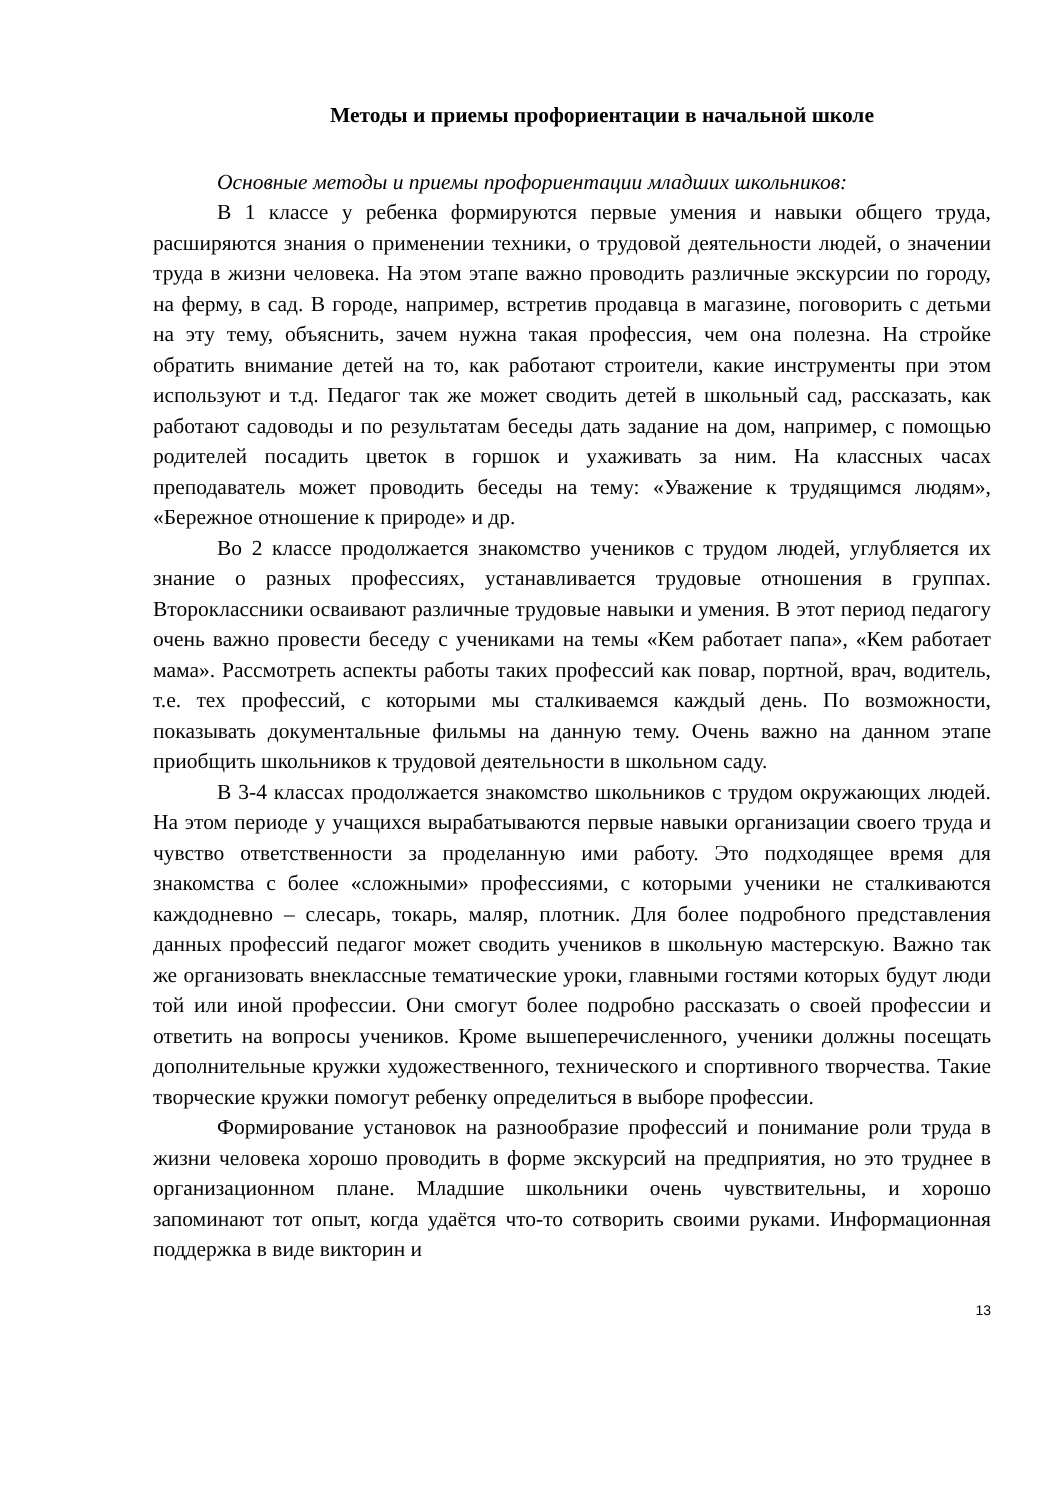Методы и приемы профориентации в начальной школе
Основные методы и приемы профориентации младших школьников:
В 1 классе у ребенка формируются первые умения и навыки общего труда, расширяются знания о применении техники, о трудовой деятельности людей, о значении труда в жизни человека. На этом этапе важно проводить различные экскурсии по городу, на ферму, в сад. В городе, например, встретив продавца в магазине, поговорить с детьми на эту тему, объяснить, зачем нужна такая профессия, чем она полезна. На стройке обратить внимание детей на то, как работают строители, какие инструменты при этом используют и т.д. Педагог так же может сводить детей в школьный сад, рассказать, как работают садоводы и по результатам беседы дать задание на дом, например, с помощью родителей посадить цветок в горшок и ухаживать за ним. На классных часах преподаватель может проводить беседы на тему: «Уважение к трудящимся людям», «Бережное отношение к природе» и др.
Во 2 классе продолжается знакомство учеников с трудом людей, углубляется их знание о разных профессиях, устанавливается трудовые отношения в группах. Второклассники осваивают различные трудовые навыки и умения. В этот период педагогу очень важно провести беседу с учениками на темы «Кем работает папа», «Кем работает мама». Рассмотреть аспекты работы таких профессий как повар, портной, врач, водитель, т.е. тех профессий, с которыми мы сталкиваемся каждый день. По возможности, показывать документальные фильмы на данную тему. Очень важно на данном этапе приобщить школьников к трудовой деятельности в школьном саду.
В 3-4 классах продолжается знакомство школьников с трудом окружающих людей. На этом периоде у учащихся вырабатываются первые навыки организации своего труда и чувство ответственности за проделанную ими работу. Это подходящее время для знакомства с более «сложными» профессиями, с которыми ученики не сталкиваются каждодневно – слесарь, токарь, маляр, плотник. Для более подробного представления данных профессий педагог может сводить учеников в школьную мастерскую. Важно так же организовать внеклассные тематические уроки, главными гостями которых будут люди той или иной профессии. Они смогут более подробно рассказать о своей профессии и ответить на вопросы учеников. Кроме вышеперечисленного, ученики должны посещать дополнительные кружки художественного, технического и спортивного творчества. Такие творческие кружки помогут ребенку определиться в выборе профессии.
Формирование установок на разнообразие профессий и понимание роли труда в жизни человека хорошо проводить в форме экскурсий на предприятия, но это труднее в организационном плане. Младшие школьники очень чувствительны, и хорошо запоминают тот опыт, когда удаётся что-то сотворить своими руками. Информационная поддержка в виде викторин и
13